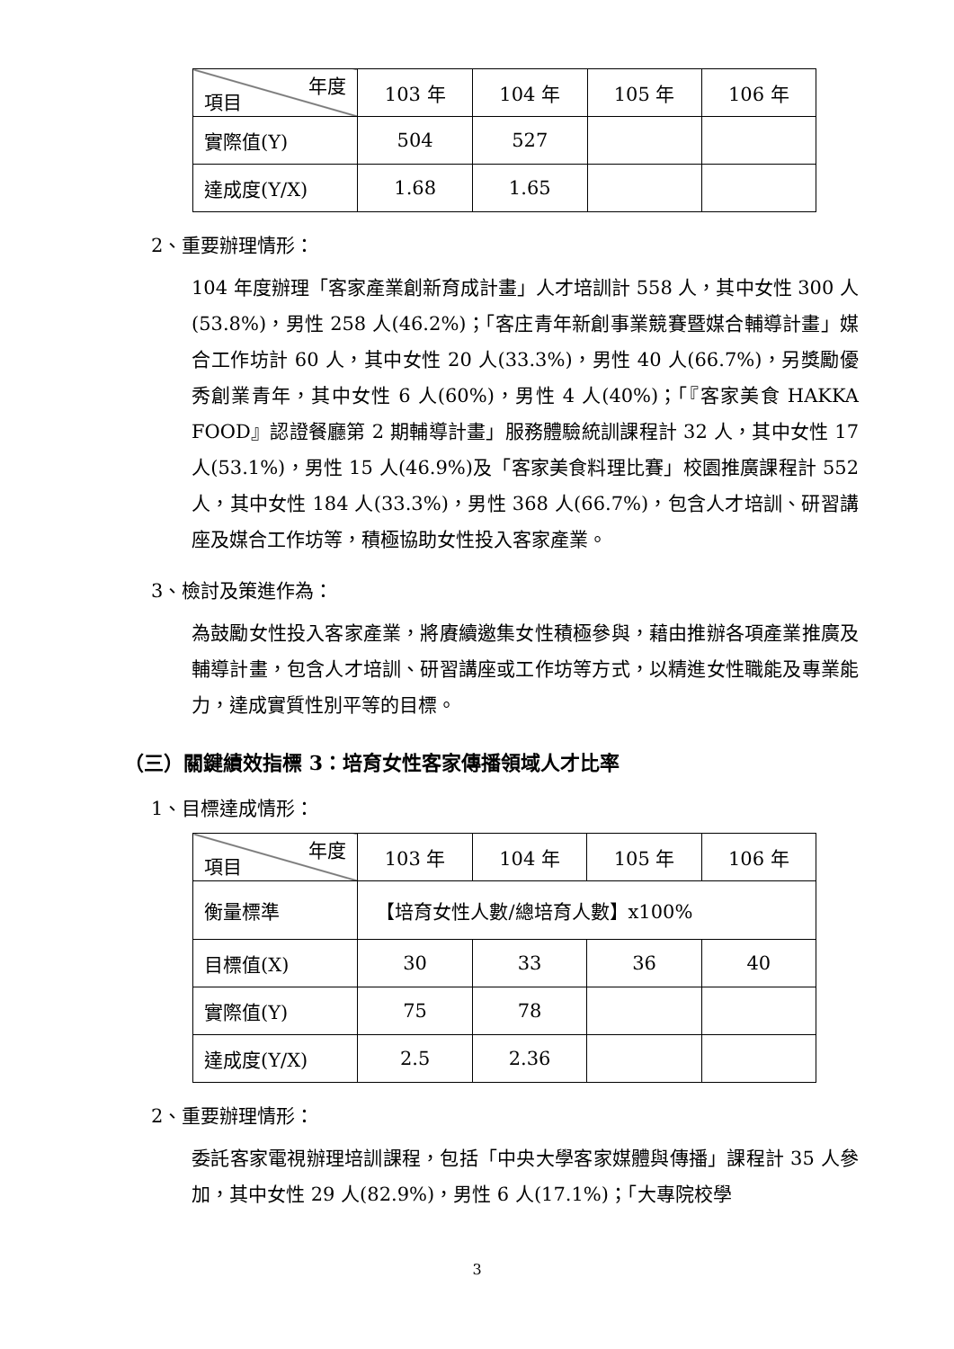| 年度 項目 | 103 年 | 104 年 | 105 年 | 106 年 |
| 實際值(Y) | 504 | 527 | | |
| 達成度(Y/X) | 1.68 | 1.65 | | |
2、重要辦理情形：
104 年度辦理「客家產業創新育成計畫」人才培訓計 558 人，其中女性 300 人(53.8%)，男性 258 人(46.2%)；「客庄青年新創事業競賽暨媒合輔導計畫」媒合工作坊計 60 人，其中女性 20 人(33.3%)，男性 40 人(66.7%)，另獎勵優秀創業青年，其中女性 6 人(60%)，男性 4 人(40%)；「『客家美食 HAKKA FOOD』認證餐廳第 2 期輔導計畫」服務體驗統訓課程計 32 人，其中女性 17 人(53.1%)，男性 15 人(46.9%)及「客家美食料理比賽」校園推廣課程計 552 人，其中女性 184 人(33.3%)，男性 368 人(66.7%)，包含人才培訓、研習講座及媒合工作坊等，積極協助女性投入客家產業。
3、檢討及策進作為：
為鼓勵女性投入客家產業，將賡續邀集女性積極參與，藉由推辦各項產業推廣及輔導計畫，包含人才培訓、研習講座或工作坊等方式，以精進女性職能及專業能力，達成實質性別平等的目標。
（三）關鍵績效指標 3：培育女性客家傳播領域人才比率
1、目標達成情形：
| 年度 項目 | 103 年 | 104 年 | 105 年 | 106 年 |
| 衡量標準 | 【培育女性人數/總培育人數】x100% | | | |
| 目標值(X) | 30 | 33 | 36 | 40 |
| 實際值(Y) | 75 | 78 | | |
| 達成度(Y/X) | 2.5 | 2.36 | | |
2、重要辦理情形：
委託客家電視辦理培訓課程，包括「中央大學客家媒體與傳播」課程計 35 人參加，其中女性 29 人(82.9%)，男性 6 人(17.1%)；「大專院校學
3